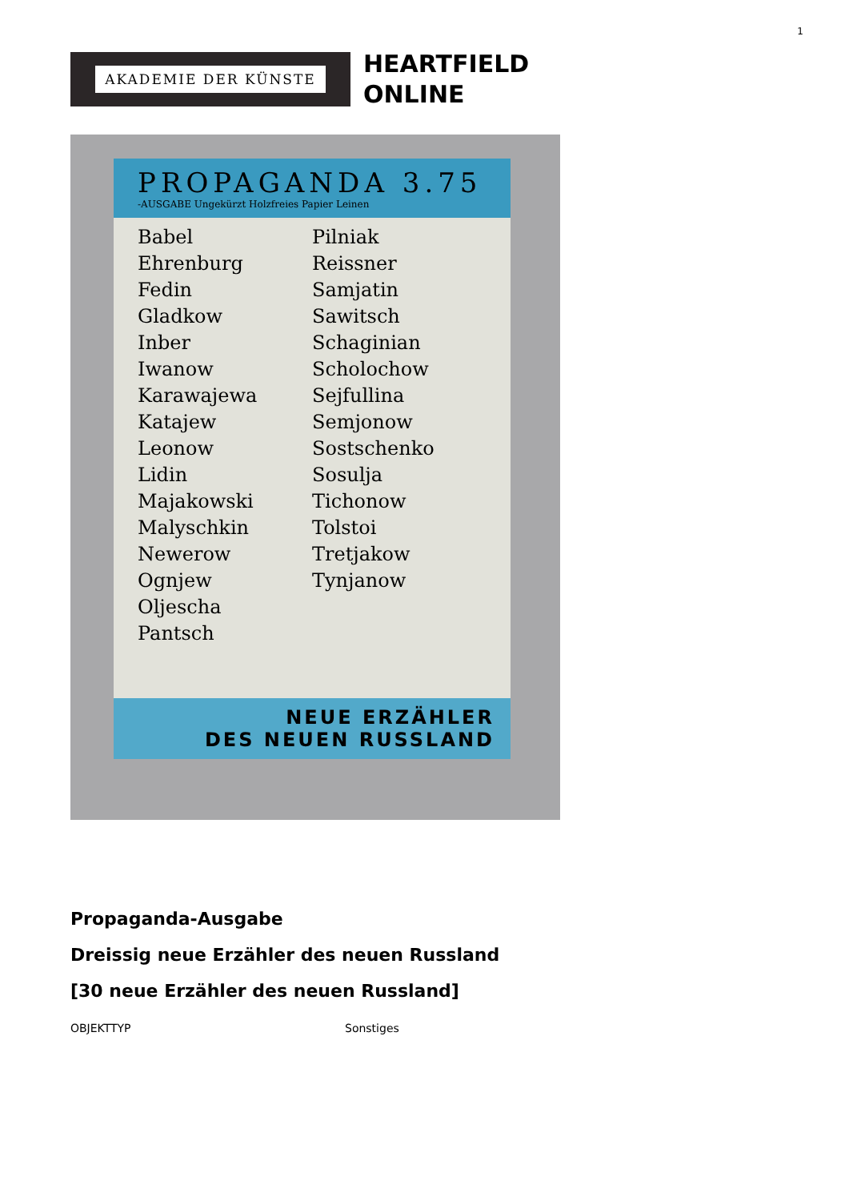1
AKADEMIE DER KÜNSTE
HEARTFIELD
ONLINE
PROPAGANDA 3.75
-AUSGABE Ungekürzt Holzfreies Papier Leinen
Babel
Ehrenburg
Fedin
Gladkow
Inber
Iwanow
Karawajewa
Katajew
Leonow
Lidin
Majakowski
Malyschkin
Newerow
Ognjew
Oljescha
Pantsch
Pilniak
Reissner
Samjatin
Sawitsch
Schaginian
Scholochow
Sejfullina
Semjonow
Sostschenko
Sosulja
Tichonow
Tolstoi
Tretjakow
Tynjanow
NEUE ERZÄHLER
DES NEUEN RUSSLAND
Propaganda-Ausgabe
Dreissig neue Erzähler des neuen Russland
[30 neue Erzähler des neuen Russland]
OBJEKTTYP Sonstiges